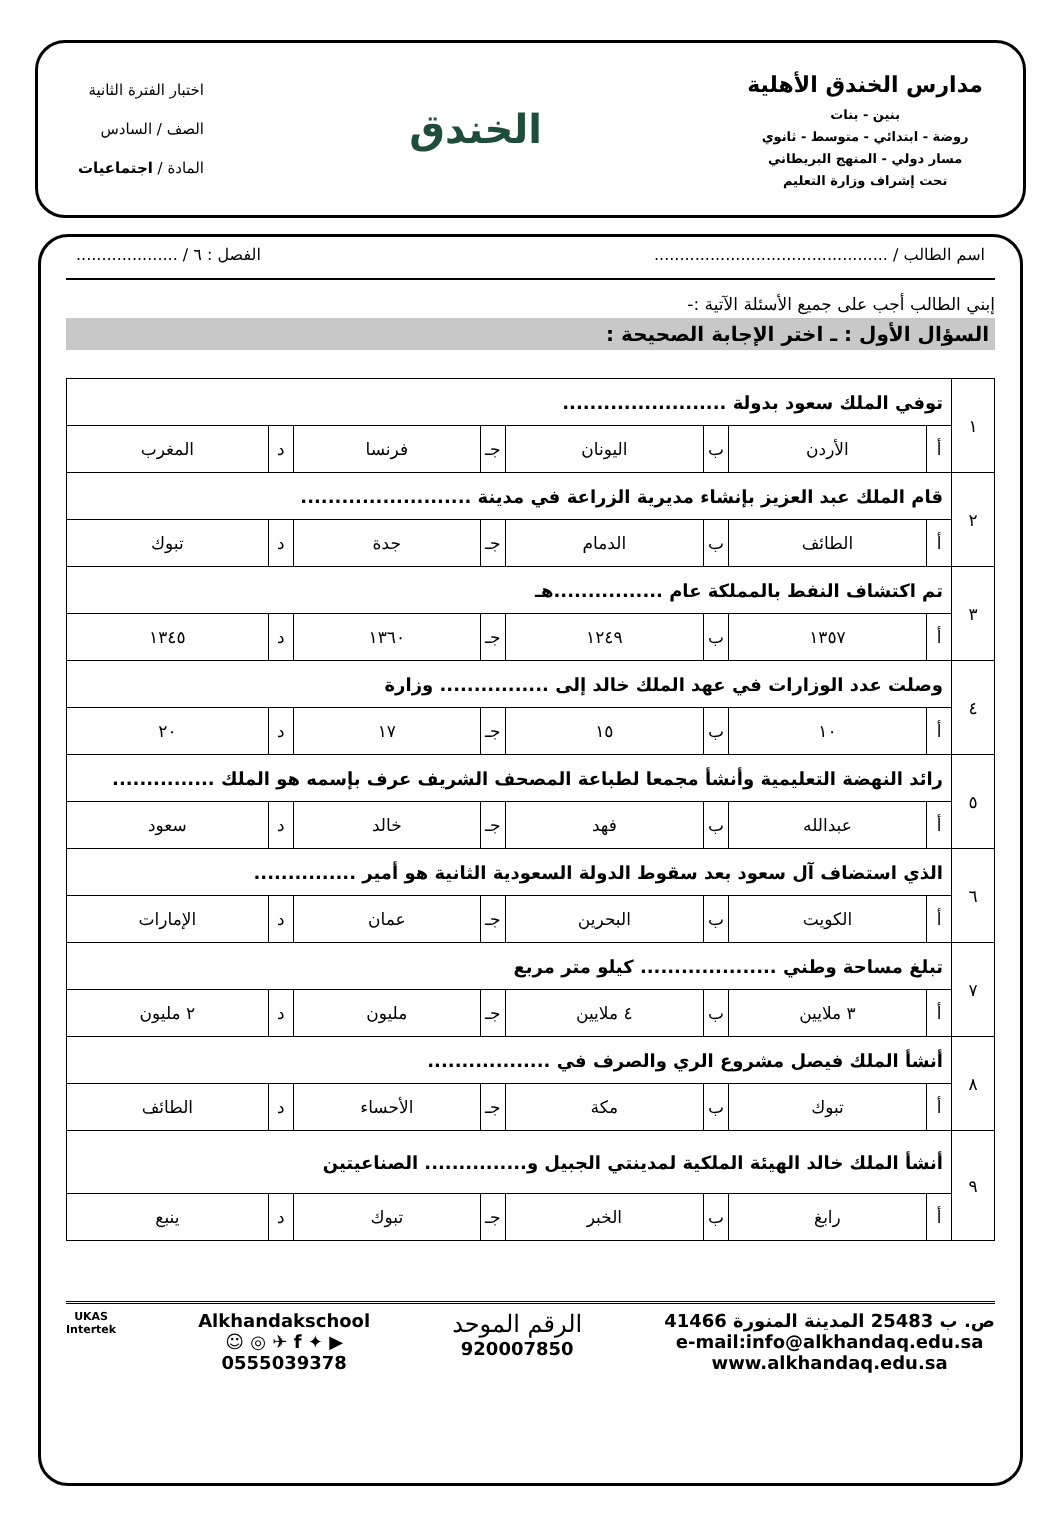مدارس الخندق الأهلية
بنين - بنات
روضة - ابتدائي - متوسط - ثانوي
مسار دولي - المنهج البريطاني
تحت إشراف وزارة التعليم
الخندق
اختبار الفترة الثانية
الصف / السادس
المادة / اجتماعيات
اسم الطالب / .............................................. الفصل : ٦ / ....................
إبني الطالب أجب على جميع الأسئلة الآتية :-
السؤال الأول : ـ اختر الإجابة الصحيحة :
| ١ | توفي الملك سعود بدولة ........................ | | | | | | | |
| | أ | الأردن | ب | اليونان | جـ | فرنسا | د | المغرب |
| ٢ | قام الملك عبد العزيز بإنشاء مديرية الزراعة في مدينة ......................... | | | | | | | |
| | أ | الطائف | ب | الدمام | جـ | جدة | د | تبوك |
| ٣ | تم اكتشاف النفط بالمملكة عام ................هـ | | | | | | | |
| | أ | ١٣٥٧ | ب | ١٢٤٩ | جـ | ١٣٦٠ | د | ١٣٤٥ |
| ٤ | وصلت عدد الوزارات في عهد الملك خالد إلى ................ وزارة | | | | | | | |
| | أ | ١٠ | ب | ١٥ | جـ | ١٧ | د | ٢٠ |
| ٥ | رائد النهضة التعليمية وأنشأ مجمعا لطباعة المصحف الشريف عرف بإسمه هو الملك ............... | | | | | | | |
| | أ | عبدالله | ب | فهد | جـ | خالد | د | سعود |
| ٦ | الذي استضاف آل سعود بعد سقوط الدولة السعودية الثانية هو أمير ............... | | | | | | | |
| | أ | الكويت | ب | البحرين | جـ | عمان | د | الإمارات |
| ٧ | تبلغ مساحة وطني .................... كيلو متر مربع | | | | | | | |
| | أ | ٣ ملايين | ب | ٤ ملايين | جـ | مليون | د | ٢ مليون |
| ٨ | أنشأ الملك فيصل مشروع الري والصرف في .................. | | | | | | | |
| | أ | تبوك | ب | مكة | جـ | الأحساء | د | الطائف |
| ٩ | أنشأ الملك خالد الهيئة الملكية لمدينتي الجبيل و............... الصناعيتين | | | | | | | |
| | أ | رابغ | ب | الخبر | جـ | تبوك | د | ينبع |
ص. ب 25483 المدينة المنورة 41466
e-mail:info@alkhandaq.edu.sa
www.alkhandaq.edu.sa
الرقم الموحد
920007850
Alkhandakschool
▶ ✦ f ✈ ◎ ☺
0555039378
UKAS
Intertek